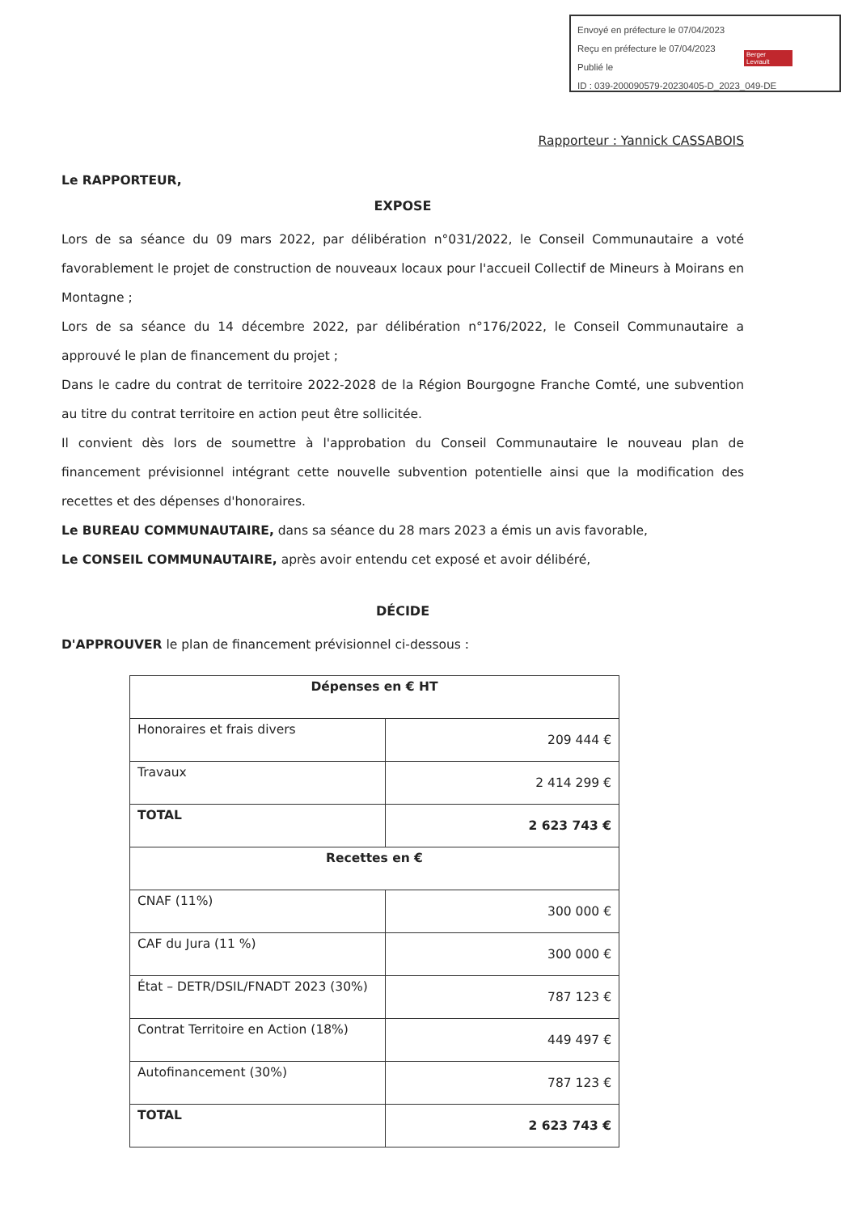Envoyé en préfecture le 07/04/2023
Reçu en préfecture le 07/04/2023
Publié le
ID : 039-200090579-20230405-D_2023_049-DE
Berger Levrault
Rapporteur : Yannick CASSABOIS
Le RAPPORTEUR,
EXPOSE
Lors de sa séance du 09 mars 2022, par délibération n°031/2022, le Conseil Communautaire a voté favorablement le projet de construction de nouveaux locaux pour l'accueil Collectif de Mineurs à Moirans en Montagne ;
Lors de sa séance du 14 décembre 2022, par délibération n°176/2022, le Conseil Communautaire a approuvé le plan de financement du projet ;
Dans le cadre du contrat de territoire 2022-2028 de la Région Bourgogne Franche Comté, une subvention au titre du contrat territoire en action peut être sollicitée.
Il convient dès lors de soumettre à l'approbation du Conseil Communautaire le nouveau plan de financement prévisionnel intégrant cette nouvelle subvention potentielle ainsi que la modification des recettes et des dépenses d'honoraires.
Le BUREAU COMMUNAUTAIRE, dans sa séance du 28 mars 2023 a émis un avis favorable,
Le CONSEIL COMMUNAUTAIRE, après avoir entendu cet exposé et avoir délibéré,
DÉCIDE
D'APPROUVER le plan de financement prévisionnel ci-dessous :
| Dépenses en € HT | |
| --- | --- |
| Honoraires et frais divers | 209 444 € |
| Travaux | 2 414 299 € |
| TOTAL | 2 623 743 € |
| Recettes en € | |
| CNAF (11%) | 300 000 € |
| CAF du Jura (11 %) | 300 000 € |
| État – DETR/DSIL/FNADT 2023 (30%) | 787 123 € |
| Contrat Territoire en Action (18%) | 449 497 € |
| Autofinancement (30%) | 787 123 € |
| TOTAL | 2 623 743 € |